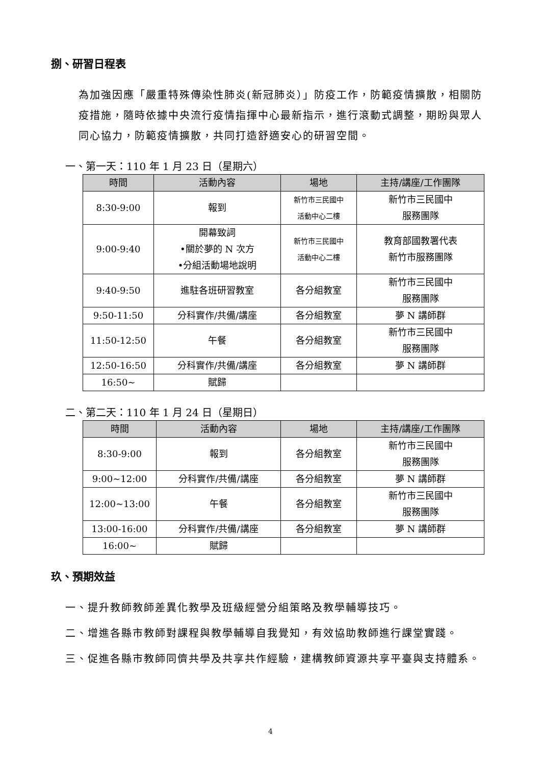捌、研習日程表
為加強因應「嚴重特殊傳染性肺炎(新冠肺炎）」防疫工作，防範疫情擴散，相關防疫措施，隨時依據中央流行疫情指揮中心最新指示，進行滾動式調整，期盼與眾人同心協力，防範疫情擴散，共同打造舒適安心的研習空間。
一、第一天：110 年 1 月 23 日（星期六）
| 時間 | 活動內容 | 場地 | 主持/講座/工作團隊 |
| --- | --- | --- | --- |
| 8:30-9:00 | 報到 | 新竹市三民國中 活動中心二樓 | 新竹市三民國中 服務團隊 |
| 9:00-9:40 | 開幕致詞 •關於夢的 N 次方 •分組活動場地說明 | 新竹市三民國中 活動中心二樓 | 教育部國教署代表 新竹市服務團隊 |
| 9:40-9:50 | 進駐各班研習教室 | 各分組教室 | 新竹市三民國中 服務團隊 |
| 9:50-11:50 | 分科實作/共備/講座 | 各分組教室 | 夢 N 講師群 |
| 11:50-12:50 | 午餐 | 各分組教室 | 新竹市三民國中 服務團隊 |
| 12:50-16:50 | 分科實作/共備/講座 | 各分組教室 | 夢 N 講師群 |
| 16:50~ | 賦歸 | | |
二、第二天：110 年 1 月 24 日（星期日）
| 時間 | 活動內容 | 場地 | 主持/講座/工作團隊 |
| --- | --- | --- | --- |
| 8:30-9:00 | 報到 | 各分組教室 | 新竹市三民國中 服務團隊 |
| 9:00~12:00 | 分科實作/共備/講座 | 各分組教室 | 夢 N 講師群 |
| 12:00~13:00 | 午餐 | 各分組教室 | 新竹市三民國中 服務團隊 |
| 13:00-16:00 | 分科實作/共備/講座 | 各分組教室 | 夢 N 講師群 |
| 16:00~ | 賦歸 | | |
玖、預期效益
一、提升教師教師差異化教學及班級經營分組策略及教學輔導技巧。
二、增進各縣市教師對課程與教學輔導自我覺知，有效協助教師進行課堂實踐。
三、促進各縣市教師同儕共學及共享共作經驗，建構教師資源共享平臺與支持體系。
4